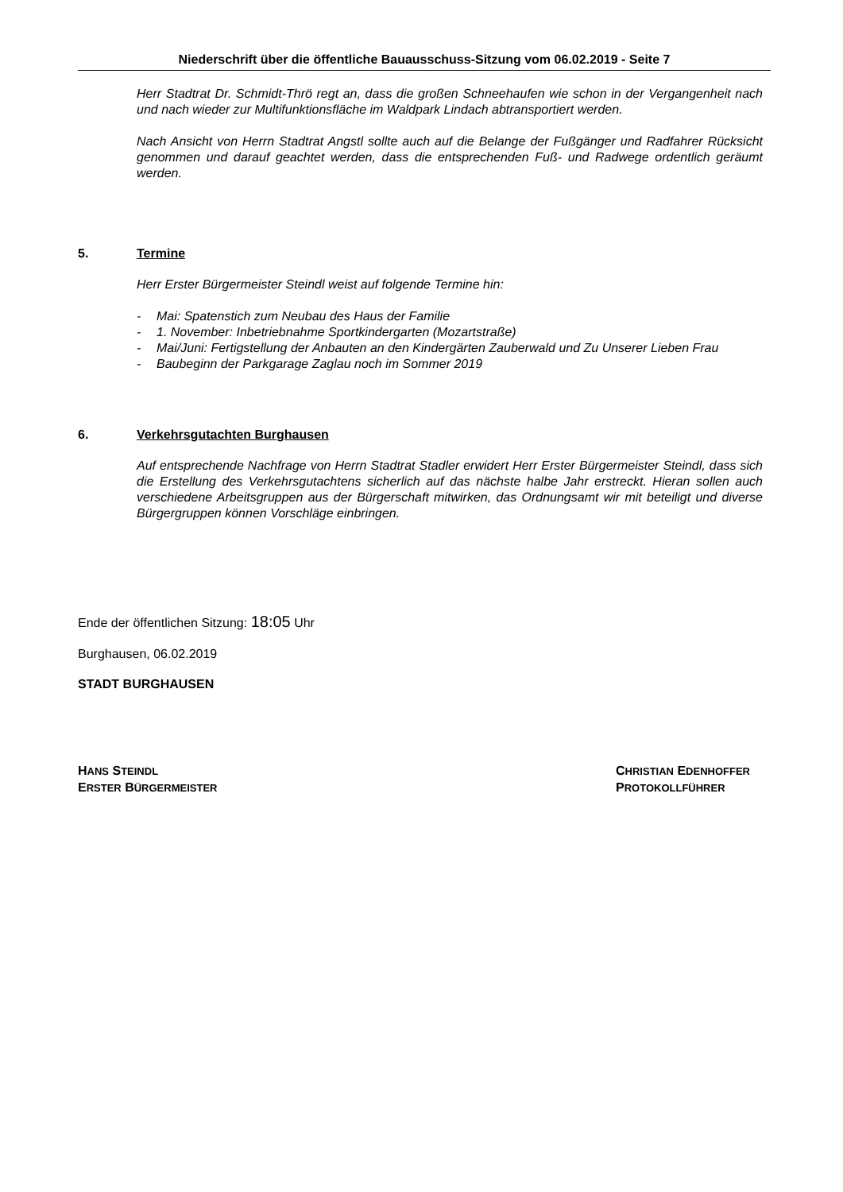Niederschrift über die öffentliche Bauausschuss-Sitzung vom 06.02.2019 - Seite 7
Herr Stadtrat Dr. Schmidt-Thrö regt an, dass die großen Schneehaufen wie schon in der Vergangenheit nach und nach wieder zur Multifunktionsfläche im Waldpark Lindach abtransportiert werden.
Nach Ansicht von Herrn Stadtrat Angstl sollte auch auf die Belange der Fußgänger und Radfahrer Rücksicht genommen und darauf geachtet werden, dass die entsprechenden Fuß- und Radwege ordentlich geräumt werden.
5. Termine
Herr Erster Bürgermeister Steindl weist auf folgende Termine hin:
- Mai: Spatenstich zum Neubau des Haus der Familie
- 1. November: Inbetriebnahme Sportkindergarten (Mozartstraße)
- Mai/Juni: Fertigstellung der Anbauten an den Kindergärten Zauberwald und Zu Unserer Lieben Frau
- Baubeginn der Parkgarage Zaglau noch im Sommer 2019
6. Verkehrsgutachten Burghausen
Auf entsprechende Nachfrage von Herrn Stadtrat Stadler erwidert Herr Erster Bürgermeister Steindl, dass sich die Erstellung des Verkehrsgutachtens sicherlich auf das nächste halbe Jahr erstreckt. Hieran sollen auch verschiedene Arbeitsgruppen aus der Bürgerschaft mitwirken, das Ordnungsamt wir mit beteiligt und diverse Bürgergruppen können Vorschläge einbringen.
Ende der öffentlichen Sitzung: 18:05 Uhr
Burghausen, 06.02.2019
STADT BURGHAUSEN
HANS STEINDL
ERSTER BÜRGERMEISTER
CHRISTIAN EDENHOFFER
PROTOKOLLFÜHRER